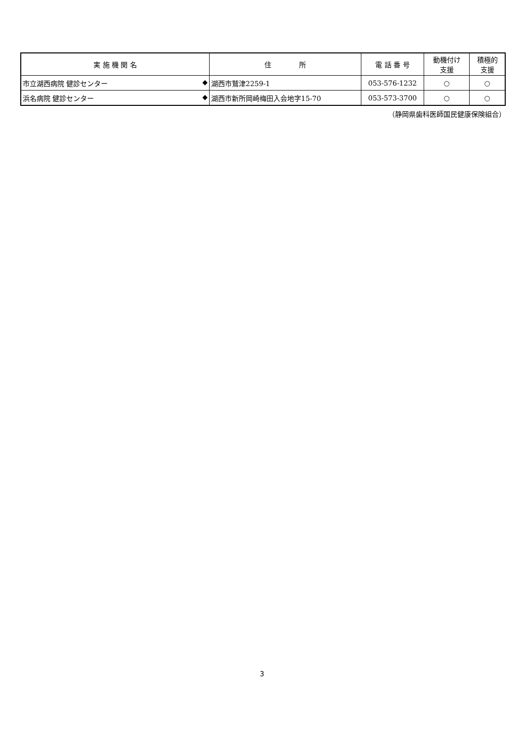| 実 施 機 関 名 | 住 所 | 電 話 番 号 | 動機付け 支援 | 積極的 支援 |
| --- | --- | --- | --- | --- |
| 市立湖西病院 健診センター ◆ | 湖西市鷲津2259-1 | 053-576-1232 | ○ | ○ |
| 浜名病院 健診センター ◆ | 湖西市新所岡崎梅田入会地字15-70 | 053-573-3700 | ○ | ○ |
（静岡県歯科医師国民健康保険組合）
3